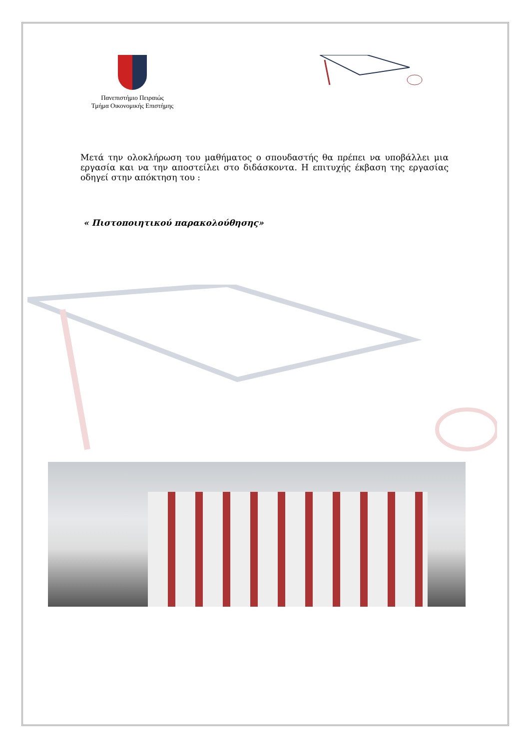Πανεπιστήμιο Πειραιώς
Τμήμα Οικονομικής Επιστήμης
Μετά την ολοκλήρωση του μαθήματος ο σπουδαστής θα πρέπει να υποβάλλει μια εργασία και να την αποστείλει στο διδάσκοντα. Η επιτυχής έκβαση της εργασίας οδηγεί στην απόκτηση του :
« Πιστοποιητικού παρακολούθησης»